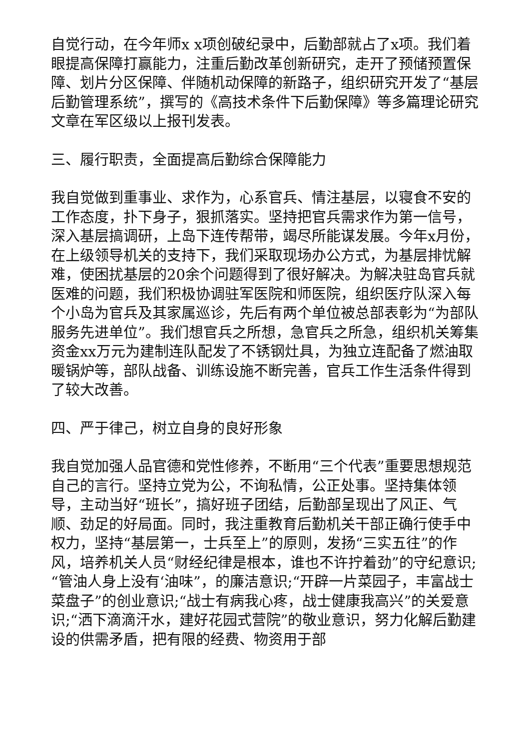自觉行动，在今年师x x项创破纪录中，后勤部就占了x项。我们着眼提高保障打赢能力，注重后勤改革创新研究，走开了预储预置保障、划片分区保障、伴随机动保障的新路子，组织研究开发了“基层后勤管理系统”，撰写的《高技术条件下后勤保障》等多篇理论研究文章在军区级以上报刊发表。
三、履行职责，全面提高后勤综合保障能力
我自觉做到重事业、求作为，心系官兵、情注基层，以寝食不安的工作态度，扑下身子，狠抓落实。坚持把官兵需求作为第一信号，深入基层搞调研，上岛下连传帮带，竭尽所能谋发展。今年x月份，在上级领导机关的支持下，我们采取现场办公方式，为基层排忧解难，使困扰基层的20余个问题得到了很好解决。为解决驻岛官兵就医难的问题，我们积极协调驻军医院和师医院，组织医疗队深入每个小岛为官兵及其家属巡诊，先后有两个单位被总部表彰为“为部队服务先进单位”。我们想官兵之所想，急官兵之所急，组织机关筹集资金xx万元为建制连队配发了不锈钢灶具，为独立连配备了燃油取暖锅炉等，部队战备、训练设施不断完善，官兵工作生活条件得到了较大改善。
四、严于律己，树立自身的良好形象
我自觉加强人品官德和党性修养，不断用“三个代表”重要思想规范自己的言行。坚持立党为公，不询私情，公正处事。坚持集体领导，主动当好“班长”，搞好班子团结，后勤部呈现出了风正、气顺、劲足的好局面。同时，我注重教育后勤机关干部正确行使手中权力，坚持“基层第一，士兵至上”的原则，发扬“三实五往”的作风，培养机关人员“财经纪律是根本，谁也不许拧着劲”的守纪意识;“管油人身上没有‘油味”，的廉洁意识;“开辟一片菜园子，丰富战士菜盘子”的创业意识;“战士有病我心疼，战士健康我高兴”的关爱意识;“洒下滴滴汗水，建好花园式营院”的敬业意识，努力化解后勤建设的供需矛盾，把有限的经费、物资用于部